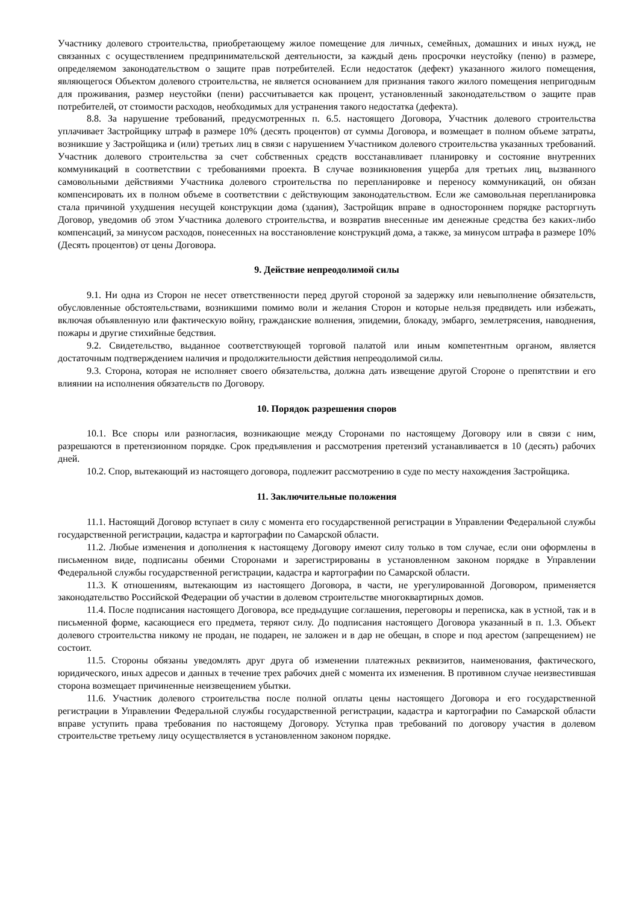Участнику долевого строительства, приобретающему жилое помещение для личных, семейных, домашних и иных нужд, не связанных с осуществлением предпринимательской деятельности, за каждый день просрочки неустойку (пеню) в размере, определяемом законодательством о защите прав потребителей. Если недостаток (дефект) указанного жилого помещения, являющегося Объектом долевого строительства, не является основанием для признания такого жилого помещения непригодным для проживания, размер неустойки (пени) рассчитывается как процент, установленный законодательством о защите прав потребителей, от стоимости расходов, необходимых для устранения такого недостатка (дефекта).
8.8. За нарушение требований, предусмотренных п. 6.5. настоящего Договора, Участник долевого строительства уплачивает Застройщику штраф в размере 10% (десять процентов) от суммы Договора, и возмещает в полном объеме затраты, возникшие у Застройщика и (или) третьих лиц в связи с нарушением Участником долевого строительства указанных требований. Участник долевого строительства за счет собственных средств восстанавливает планировку и состояние внутренних коммуникаций в соответствии с требованиями проекта. В случае возникновения ущерба для третьих лиц, вызванного самовольными действиями Участника долевого строительства по перепланировке и переносу коммуникаций, он обязан компенсировать их в полном объеме в соответствии с действующим законодательством. Если же самовольная перепланировка стала причиной ухудшения несущей конструкции дома (здания), Застройщик вправе в одностороннем порядке расторгнуть Договор, уведомив об этом Участника долевого строительства, и возвратив внесенные им денежные средства без каких-либо компенсаций, за минусом расходов, понесенных на восстановление конструкций дома, а также, за минусом штрафа в размере 10% (Десять процентов) от цены Договора.
9. Действие непреодолимой силы
9.1. Ни одна из Сторон не несет ответственности перед другой стороной за задержку или невыполнение обязательств, обусловленные обстоятельствами, возникшими помимо воли и желания Сторон и которые нельзя предвидеть или избежать, включая объявленную или фактическую войну, гражданские волнения, эпидемии, блокаду, эмбарго, землетрясения, наводнения, пожары и другие стихийные бедствия.
9.2. Свидетельство, выданное соответствующей торговой палатой или иным компетентным органом, является достаточным подтверждением наличия и продолжительности действия непреодолимой силы.
9.3. Сторона, которая не исполняет своего обязательства, должна дать извещение другой Стороне о препятствии и его влиянии на исполнения обязательств по Договору.
10. Порядок разрешения споров
10.1. Все споры или разногласия, возникающие между Сторонами по настоящему Договору или в связи с ним, разрешаются в претензионном порядке. Срок предъявления и рассмотрения претензий устанавливается в 10 (десять) рабочих дней.
10.2. Спор, вытекающий из настоящего договора, подлежит рассмотрению в суде по месту нахождения Застройщика.
11. Заключительные положения
11.1. Настоящий Договор вступает в силу с момента его государственной регистрации в Управлении Федеральной службы государственной регистрации, кадастра и картографии по Самарской области.
11.2. Любые изменения и дополнения к настоящему Договору имеют силу только в том случае, если они оформлены в письменном виде, подписаны обеими Сторонами и зарегистрированы в установленном законом порядке в Управлении Федеральной службы государственной регистрации, кадастра и картографии по Самарской области.
11.3. К отношениям, вытекающим из настоящего Договора, в части, не урегулированной Договором, применяется законодательство Российской Федерации об участии в долевом строительстве многоквартирных домов.
11.4. После подписания настоящего Договора, все предыдущие соглашения, переговоры и переписка, как в устной, так и в письменной форме, касающиеся его предмета, теряют силу. До подписания настоящего Договора указанный в п. 1.3. Объект долевого строительства никому не продан, не подарен, не заложен и в дар не обещан, в споре и под арестом (запрещением) не состоит.
11.5. Стороны обязаны уведомлять друг друга об изменении платежных реквизитов, наименования, фактического, юридического, иных адресов и данных в течение трех рабочих дней с момента их изменения. В противном случае неизвестившая сторона возмещает причиненные неизвещением убытки.
11.6. Участник долевого строительства после полной оплаты цены настоящего Договора и его государственной регистрации в Управлении Федеральной службы государственной регистрации, кадастра и картографии по Самарской области вправе уступить права требования по настоящему Договору. Уступка прав требований по договору участия в долевом строительстве третьему лицу осуществляется в установленном законом порядке.